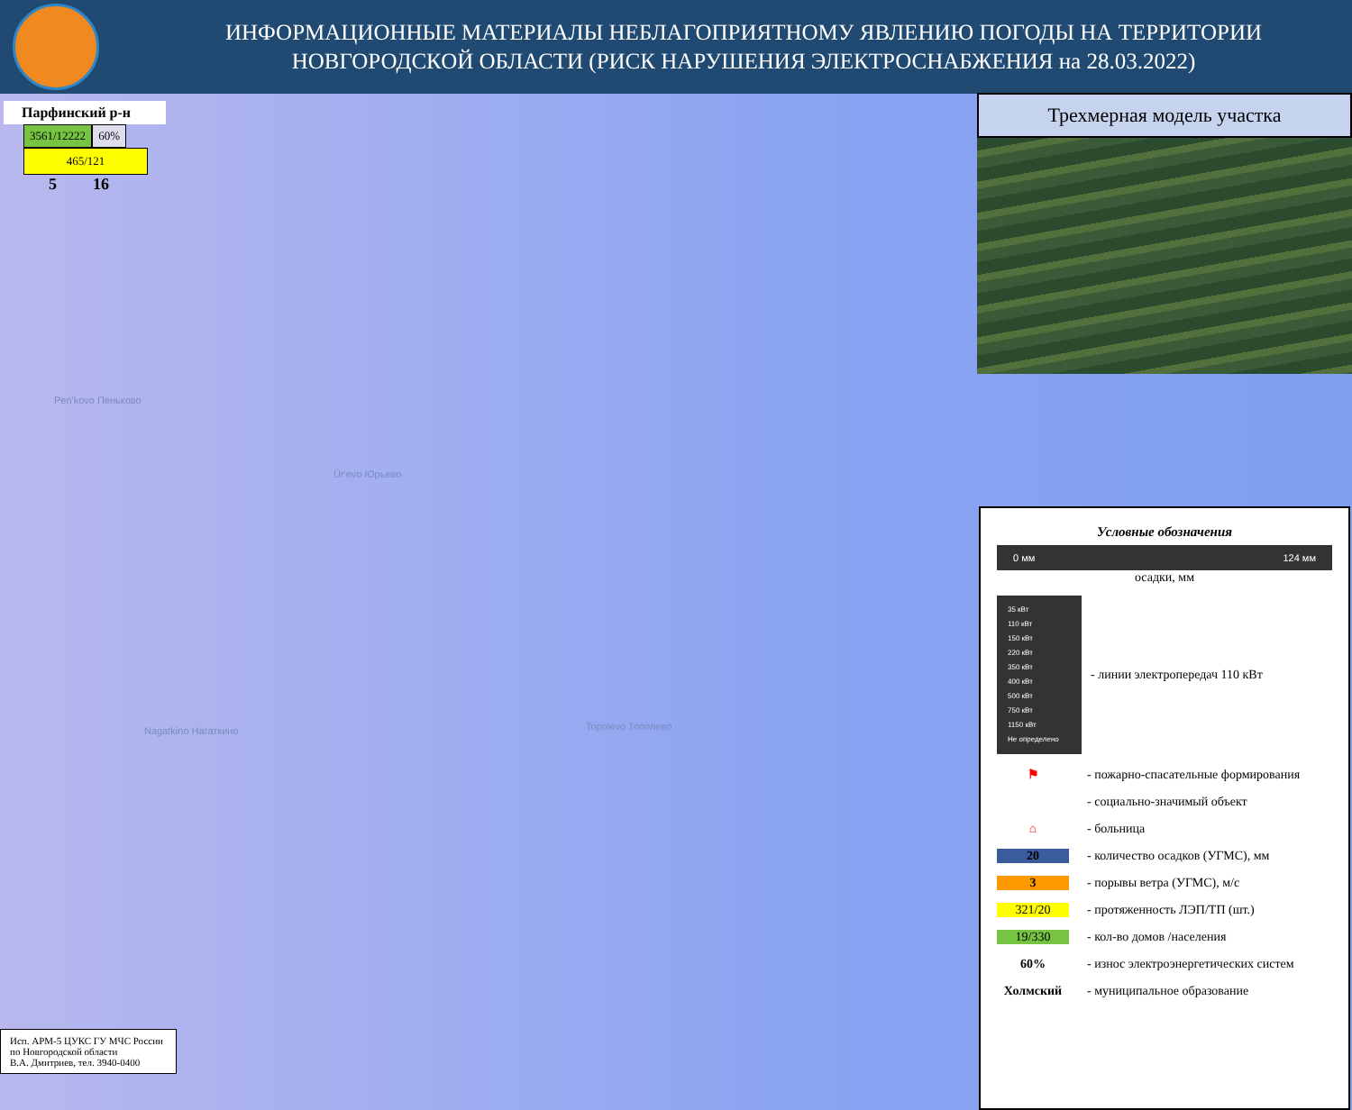ИНФОРМАЦИОННЫЕ МАТЕРИАЛЫ НЕБЛАГОПРИЯТНОМУ ЯВЛЕНИЮ ПОГОДЫ НА ТЕРРИТОРИИ НОВГОРОДСКОЙ ОБЛАСТИ (РИСК НАРУШЕНИЯ ЭЛЕКТРОСНАБЖЕНИЯ на 28.03.2022)
Парфинский р-н
3561/12222 60%
465/121
5 16
Pen'kovo Пеньково
Ūr'evo Юрьево
Nagatkino Нагаткино Topolevo Тополево
Трехмерная модель участка
Условные обозначения
0 мм 124 мм
осадки, мм
35 кВт
110 кВт
150 кВт
220 кВт
350 кВт
400 кВт
500 кВт
750 кВт
1150 кВт
Не определено
- линии электропередач 110 кВт
⚑ - пожарно-спасательные формирования
- социально-значимый объект
⌂ - больница
20 - количество осадков (УГМС), мм
3 - порывы ветра (УГМС), м/с
321/20 - протяженность ЛЭП/ТП (шт.)
19/330 - кол-во домов /населения
60% - износ электроэнергетических систем
Холмский - муниципальное образование
Исп. АРМ-5 ЦУКС ГУ МЧС России
по Новгородской области
В.А. Дмитриев, тел. 3940-0400